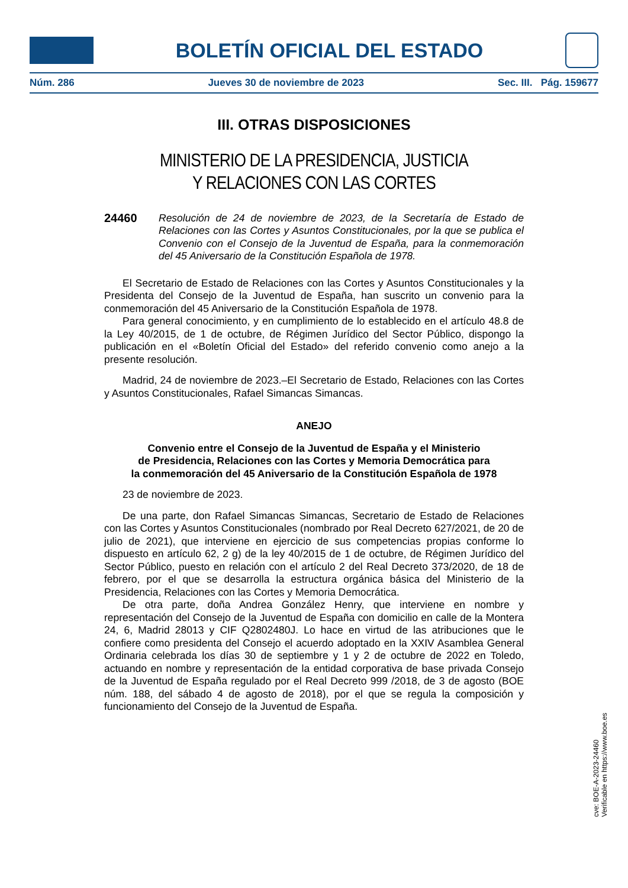BOLETÍN OFICIAL DEL ESTADO
Núm. 286 Jueves 30 de noviembre de 2023 Sec. III. Pág. 159677
III. OTRAS DISPOSICIONES
MINISTERIO DE LA PRESIDENCIA, JUSTICIA
Y RELACIONES CON LAS CORTES
24460 Resolución de 24 de noviembre de 2023, de la Secretaría de Estado de Relaciones con las Cortes y Asuntos Constitucionales, por la que se publica el Convenio con el Consejo de la Juventud de España, para la conmemoración del 45 Aniversario de la Constitución Española de 1978.
El Secretario de Estado de Relaciones con las Cortes y Asuntos Constitucionales y la Presidenta del Consejo de la Juventud de España, han suscrito un convenio para la conmemoración del 45 Aniversario de la Constitución Española de 1978.
Para general conocimiento, y en cumplimiento de lo establecido en el artículo 48.8 de la Ley 40/2015, de 1 de octubre, de Régimen Jurídico del Sector Público, dispongo la publicación en el «Boletín Oficial del Estado» del referido convenio como anejo a la presente resolución.
Madrid, 24 de noviembre de 2023.–El Secretario de Estado, Relaciones con las Cortes y Asuntos Constitucionales, Rafael Simancas Simancas.
ANEJO
Convenio entre el Consejo de la Juventud de España y el Ministerio
de Presidencia, Relaciones con las Cortes y Memoria Democrática para
la conmemoración del 45 Aniversario de la Constitución Española de 1978
23 de noviembre de 2023.
De una parte, don Rafael Simancas Simancas, Secretario de Estado de Relaciones con las Cortes y Asuntos Constitucionales (nombrado por Real Decreto 627/2021, de 20 de julio de 2021), que interviene en ejercicio de sus competencias propias conforme lo dispuesto en artículo 62, 2 g) de la ley 40/2015 de 1 de octubre, de Régimen Jurídico del Sector Público, puesto en relación con el artículo 2 del Real Decreto 373/2020, de 18 de febrero, por el que se desarrolla la estructura orgánica básica del Ministerio de la Presidencia, Relaciones con las Cortes y Memoria Democrática.
De otra parte, doña Andrea González Henry, que interviene en nombre y representación del Consejo de la Juventud de España con domicilio en calle de la Montera 24, 6, Madrid 28013 y CIF Q2802480J. Lo hace en virtud de las atribuciones que le confiere como presidenta del Consejo el acuerdo adoptado en la XXIV Asamblea General Ordinaria celebrada los días 30 de septiembre y 1 y 2 de octubre de 2022 en Toledo, actuando en nombre y representación de la entidad corporativa de base privada Consejo de la Juventud de España regulado por el Real Decreto 999 /2018, de 3 de agosto (BOE núm. 188, del sábado 4 de agosto de 2018), por el que se regula la composición y funcionamiento del Consejo de la Juventud de España.
cve: BOE-A-2023-24460
Verificable en https://www.boe.es